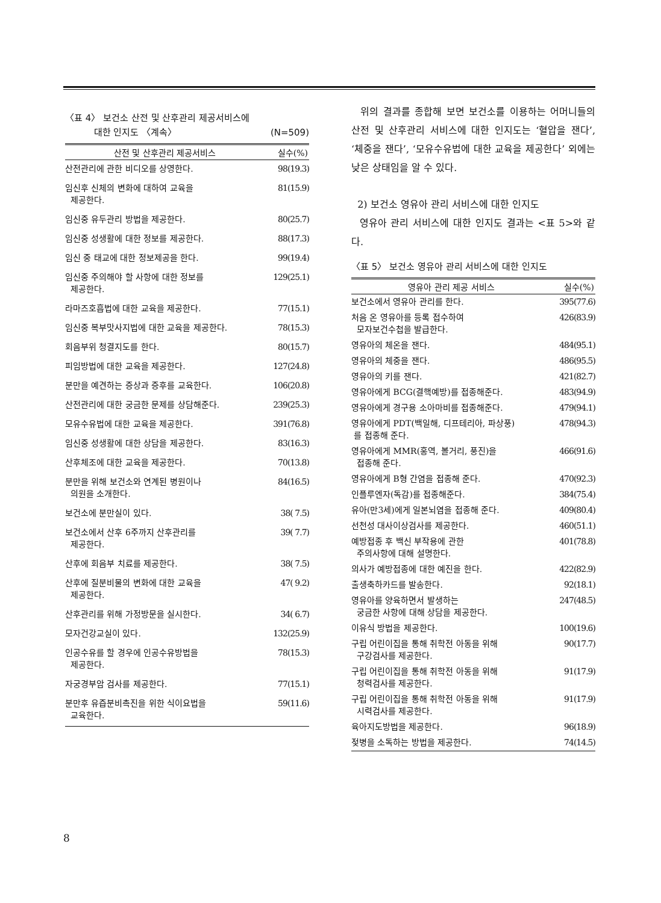〈표 4〉 보건소 산전 및 산후관리 제공서비스에
대한 인지도 〈계속〉 (N=509)
| 산전 및 산후관리 제공서비스 | 실수(%) |
| --- | --- |
| 산전관리에 관한 비디오를 상영한다. | 98(19.3) |
| 임신후 신체의 변화에 대하여 교육을 제공한다. | 81(15.9) |
| 임신중 유두관리 방법을 제공한다. | 80(25.7) |
| 임신중 성생활에 대한 정보를 제공한다. | 88(17.3) |
| 임신 중 태교에 대한 정보제공을 한다. | 99(19.4) |
| 임신중 주의해야 할 사항에 대한 정보를 제공한다. | 129(25.1) |
| 라마즈호흡법에 대한 교육을 제공한다. | 77(15.1) |
| 임신중 복부맛사지법에 대한 교육을 제공한다. | 78(15.3) |
| 회음부위 청결지도를 한다. | 80(15.7) |
| 피임방법에 대한 교육을 제공한다. | 127(24.8) |
| 분만을 예견하는 증상과 증후를 교육한다. | 106(20.8) |
| 산전관리에 대한 궁금한 문제를 상담해준다. | 239(25.3) |
| 모유수유법에 대한 교육을 제공한다. | 391(76.8) |
| 임신중 성생활에 대한 상담을 제공한다. | 83(16.3) |
| 산후체조에 대한 교육을 제공한다. | 70(13.8) |
| 분만을 위해 보건소와 연계된 병원이나 의원을 소개한다. | 84(16.5) |
| 보건소에 분만실이 있다. | 38( 7.5) |
| 보건소에서 산후 6주까지 산후관리를 제공한다. | 39( 7.7) |
| 산후에 회음부 치료를 제공한다. | 38( 7.5) |
| 산후에 질분비물의 변화에 대한 교육을 제공한다. | 47( 9.2) |
| 산후관리를 위해 가정방문을 실시한다. | 34( 6.7) |
| 모자건강교실이 있다. | 132(25.9) |
| 인공수유를 할 경우에 인공수유방법을 제공한다. | 78(15.3) |
| 자궁경부암 검사를 제공한다. | 77(15.1) |
| 분만후 유즙분비촉진을 위한 식이요법을 교육한다. | 59(11.6) |
위의 결과를 종합해 보면 보건소를 이용하는 어머니들의 산전 및 산후관리 서비스에 대한 인지도는 ‘혈압을 잰다’, ‘체중을 잰다’, ‘모유수유법에 대한 교육을 제공한다’ 외에는 낮은 상태임을 알 수 있다.
2) 보건소 영유아 관리 서비스에 대한 인지도
영유아 관리 서비스에 대한 인지도 결과는 <표 5>와 같다.
〈표 5〉 보건소 영유아 관리 서비스에 대한 인지도
| 영유아 관리 제공 서비스 | 실수(%) |
| --- | --- |
| 보건소에서 영유아 관리를 한다. | 395(77.6) |
| 처음 온 영유아를 등록 접수하여 모자보건수첩을 발급한다. | 426(83.9) |
| 영유아의 체온을 잰다. | 484(95.1) |
| 영유아의 체중을 잰다. | 486(95.5) |
| 영유아의 키를 잰다. | 421(82.7) |
| 영유아에게 BCG(결핵예방)를 접종해준다. | 483(94.9) |
| 영유아에게 경구용 소아마비를 접종해준다. | 479(94.1) |
| 영유아에게 PDT(백일해, 디프테리아, 파상풍) 를 접종해 준다. | 478(94.3) |
| 영유아에게 MMR(홍역, 볼거리, 풍진)을 접종해 준다. | 466(91.6) |
| 영유아에게 B형 간염을 접종해 준다. | 470(92.3) |
| 인플루엔자(독감)를 접종해준다. | 384(75.4) |
| 유아(만3세)에게 일본뇌염을 접종해 준다. | 409(80.4) |
| 선천성 대사이상검사를 제공한다. | 460(51.1) |
| 예방접종 후 백신 부작용에 관한 주의사항에 대해 설명한다. | 401(78.8) |
| 의사가 예방접종에 대한 예진을 한다. | 422(82.9) |
| 출생축하카드를 발송한다. | 92(18.1) |
| 영유아를 양육하면서 발생하는 궁금한 사항에 대해 상담을 제공한다. | 247(48.5) |
| 이유식 방법을 제공한다. | 100(19.6) |
| 구립 어린이집을 통해 취학전 아동을 위해 구강검사를 제공한다. | 90(17.7) |
| 구립 어린이집을 통해 취학전 아동을 위해 청력검사를 제공한다. | 91(17.9) |
| 구립 어린이집을 통해 취학전 아동을 위해 시력검사를 제공한다. | 91(17.9) |
| 육아지도방법을 제공한다. | 96(18.9) |
| 젖병을 소독하는 방법을 제공한다. | 74(14.5) |
8